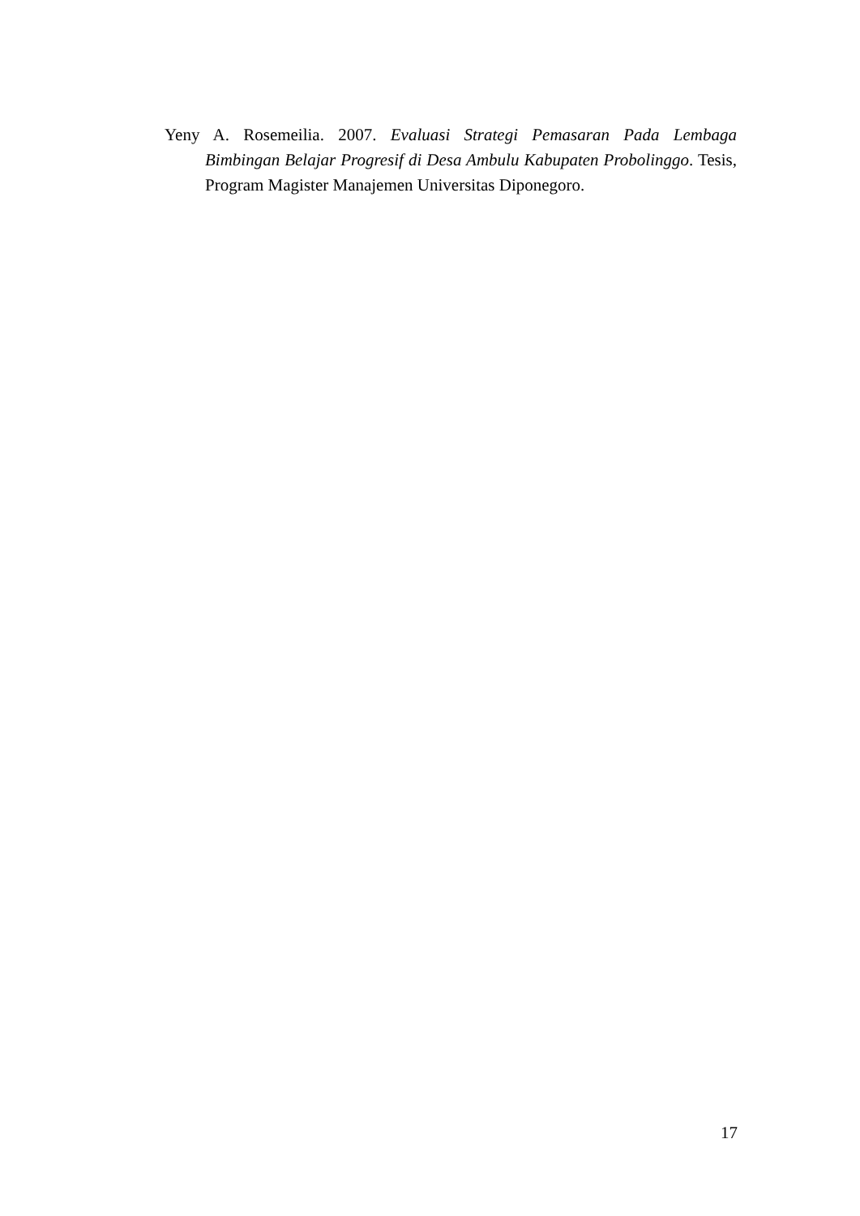Yeny A. Rosemeilia. 2007. Evaluasi Strategi Pemasaran Pada Lembaga Bimbingan Belajar Progresif di Desa Ambulu Kabupaten Probolinggo. Tesis, Program Magister Manajemen Universitas Diponegoro.
17